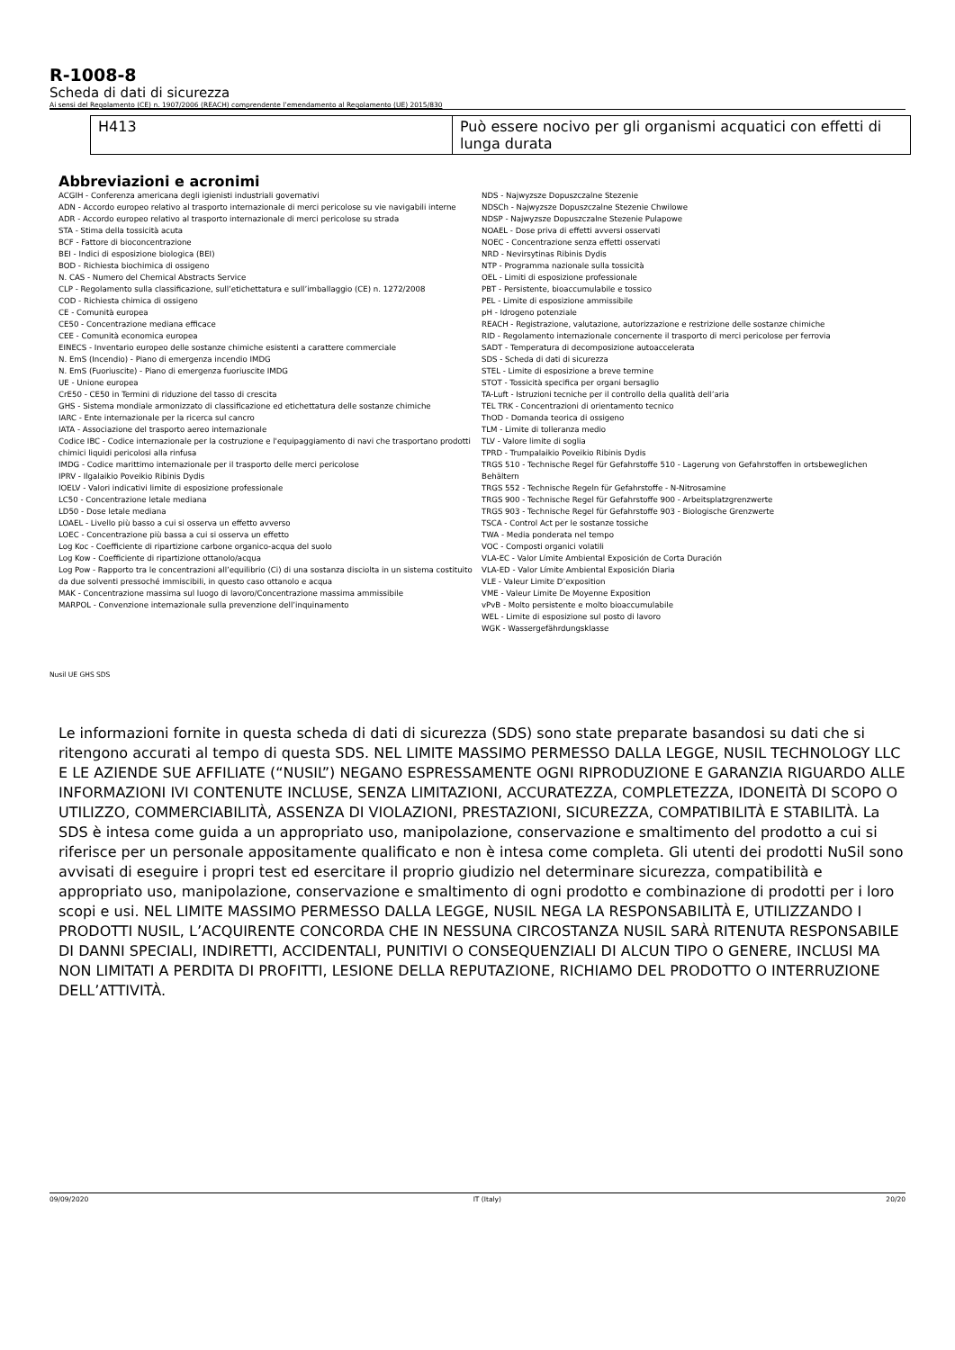R-1008-8
Scheda di dati di sicurezza
Ai sensi del Regolamento (CE) n. 1907/2006 (REACH) comprendente l’emendamento al Regolamento (UE) 2015/830
| H413 | Può essere nocivo per gli organismi acquatici con effetti di lunga durata |
Abbreviazioni e acronimi
ACGIH - Conferenza americana degli igienisti industriali governativi
ADN - Accordo europeo relativo al trasporto internazionale di merci pericolose su vie navigabili interne
ADR - Accordo europeo relativo al trasporto internazionale di merci pericolose su strada
STA - Stima della tossicità acuta
BCF - Fattore di bioconcentrazione
BEI - Indici di esposizione biologica (BEI)
BOD - Richiesta biochimica di ossigeno
N. CAS - Numero del Chemical Abstracts Service
CLP - Regolamento sulla classificazione, sull’etichettatura e sull’imballaggio (CE) n. 1272/2008
COD - Richiesta chimica di ossigeno
CE - Comunità europea
CE50 - Concentrazione mediana efficace
CEE - Comunità economica europea
EINECS - Inventario europeo delle sostanze chimiche esistenti a carattere commerciale
N. EmS (Incendio) - Piano di emergenza incendio IMDG
N. EmS (Fuoriuscite) - Piano di emergenza fuoriuscite IMDG
UE - Unione europea
CrE50 - CE50 in Termini di riduzione del tasso di crescita
GHS - Sistema mondiale armonizzato di classificazione ed etichettatura delle sostanze chimiche
IARC - Ente internazionale per la ricerca sul cancro
IATA - Associazione del trasporto aereo internazionale
Codice IBC - Codice internazionale per la costruzione e l'equipaggiamento di navi che trasportano prodotti chimici liquidi pericolosi alla rinfusa
IMDG - Codice marittimo internazionale per il trasporto delle merci pericolose
IPRV - Ilgalaikio Poveikio Ribinis Dydis
IOELV - Valori indicativi limite di esposizione professionale
LC50 - Concentrazione letale mediana
LD50 - Dose letale mediana
LOAEL - Livello più basso a cui si osserva un effetto avverso
LOEC - Concentrazione più bassa a cui si osserva un effetto
Log Koc - Coefficiente di ripartizione carbone organico-acqua del suolo
Log Kow - Coefficiente di ripartizione ottanolo/acqua
Log Pow - Rapporto tra le concentrazioni all’equilibrio (Ci) di una sostanza disciolta in un sistema costituito da due solventi pressoché immiscibili, in questo caso ottanolo e acqua
MAK - Concentrazione massima sul luogo di lavoro/Concentrazione massima ammissibile
MARPOL - Convenzione internazionale sulla prevenzione dell’inquinamento
NDS - Najwyzsze Dopuszczalne Stezenie
NDSCh - Najwyzsze Dopuszczalne Stezenie Chwilowe
NDSP - Najwyzsze Dopuszczalne Stezenie Pulapowe
NOAEL - Dose priva di effetti avversi osservati
NOEC - Concentrazione senza effetti osservati
NRD - Nevirsytinas Ribinis Dydis
NTP - Programma nazionale sulla tossicità
OEL - Limiti di esposizione professionale
PBT - Persistente, bioaccumulabile e tossico
PEL - Limite di esposizione ammissibile
pH - Idrogeno potenziale
REACH - Registrazione, valutazione, autorizzazione e restrizione delle sostanze chimiche
RID - Regolamento internazionale concernente il trasporto di merci pericolose per ferrovia
SADT - Temperatura di decomposizione autoaccelerata
SDS - Scheda di dati di sicurezza
STEL - Limite di esposizione a breve termine
STOT - Tossicità specifica per organi bersaglio
TA-Luft - Istruzioni tecniche per il controllo della qualità dell’aria
TEL TRK - Concentrazioni di orientamento tecnico
ThOD - Domanda teorica di ossigeno
TLM - Limite di tolleranza medio
TLV - Valore limite di soglia
TPRD - Trumpalaikio Poveikio Ribinis Dydis
TRGS 510 - Technische Regel für Gefahrstoffe 510 - Lagerung von Gefahrstoffen in ortsbeweglichen Behältern
TRGS 552 - Technische Regeln für Gefahrstoffe - N-Nitrosamine
TRGS 900 - Technische Regel für Gefahrstoffe 900 - Arbeitsplatzgrenzwerte
TRGS 903 - Technische Regel für Gefahrstoffe 903 - Biologische Grenzwerte
TSCA - Control Act per le sostanze tossiche
TWA - Media ponderata nel tempo
VOC - Composti organici volatili
VLA-EC - Valor Límite Ambiental Exposición de Corta Duración
VLA-ED - Valor Límite Ambiental Exposición Diaria
VLE - Valeur Limite D’exposition
VME - Valeur Limite De Moyenne Exposition
vPvB - Molto persistente e molto bioaccumulabile
WEL - Limite di esposizione sul posto di lavoro
WGK - Wassergefährdungsklasse
Nusil UE GHS SDS
Le informazioni fornite in questa scheda di dati di sicurezza (SDS) sono state preparate basandosi su dati che si ritengono accurati al tempo di questa SDS. NEL LIMITE MASSIMO PERMESSO DALLA LEGGE, NUSIL TECHNOLOGY LLC E LE AZIENDE SUE AFFILIATE (“NUSIL”) NEGANO ESPRESSAMENTE OGNI RIPRODUZIONE E GARANZIA RIGUARDO ALLE INFORMAZIONI IVI CONTENUTE INCLUSE, SENZA LIMITAZIONI, ACCURATEZZA, COMPLETEZZA, IDONEITÀ DI SCOPO O UTILIZZO, COMMERCIABILITÀ, ASSENZA DI VIOLAZIONI, PRESTAZIONI, SICUREZZA, COMPATIBILITÀ E STABILITÀ. La SDS è intesa come guida a un appropriato uso, manipolazione, conservazione e smaltimento del prodotto a cui si riferisce per un personale appositamente qualificato e non è intesa come completa. Gli utenti dei prodotti NuSil sono avvisati di eseguire i propri test ed esercitare il proprio giudizio nel determinare sicurezza, compatibilità e appropriato uso, manipolazione, conservazione e smaltimento di ogni prodotto e combinazione di prodotti per i loro scopi e usi. NEL LIMITE MASSIMO PERMESSO DALLA LEGGE, NUSIL NEGA LA RESPONSABILITÀ E, UTILIZZANDO I PRODOTTI NUSIL, L’ACQUIRENTE CONCORDA CHE IN NESSUNA CIRCOSTANZA NUSIL SARÀ RITENUTA RESPONSABILE DI DANNI SPECIALI, INDIRETTI, ACCIDENTALI, PUNITIVI O CONSEQUENZIALI DI ALCUN TIPO O GENERE, INCLUSI MA NON LIMITATI A PERDITA DI PROFITTI, LESIONE DELLA REPUTAZIONE, RICHIAMO DEL PRODOTTO O INTERRUZIONE DELL’ATTIVITÀ.
09/09/2020 IT (Italy) 20/20